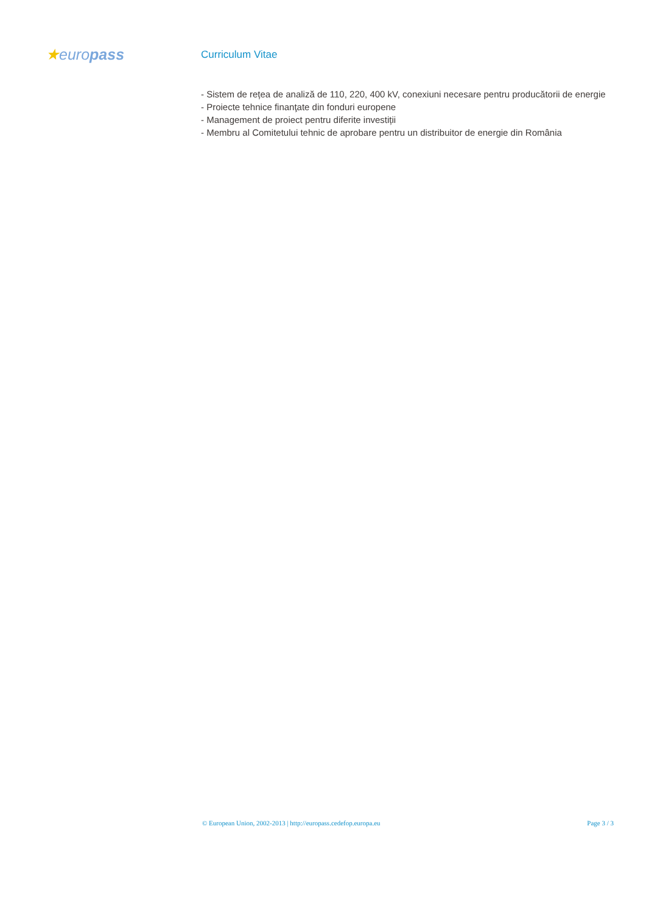★europass
Curriculum Vitae
- Sistem de rețea de analiză de 110, 220, 400 kV, conexiuni necesare pentru producătorii de energie
- Proiecte tehnice finanţate din fonduri europene
- Management de proiect pentru diferite investiții
- Membru al Comitetului tehnic de aprobare pentru un distribuitor de energie din România
© European Union, 2002-2013 | http://europass.cedefop.europa.eu Page 3 / 3